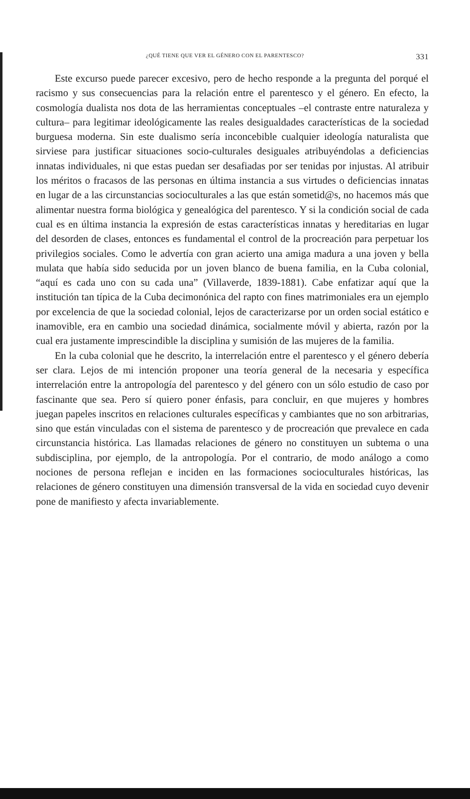¿QUÉ TIENE QUE VER EL GÉNERO CON EL PARENTESCO? 331
Este excurso puede parecer excesivo, pero de hecho responde a la pregunta del porqué el racismo y sus consecuencias para la relación entre el parentesco y el género. En efecto, la cosmología dualista nos dota de las herramientas conceptuales –el contraste entre naturaleza y cultura– para legitimar ideológicamente las reales desigualdades características de la sociedad burguesa moderna. Sin este dualismo sería inconcebible cualquier ideología naturalista que sirviese para justificar situaciones socio-culturales desiguales atribuyéndolas a deficiencias innatas individuales, ni que estas puedan ser desafiadas por ser tenidas por injustas. Al atribuir los méritos o fracasos de las personas en última instancia a sus virtudes o deficiencias innatas en lugar de a las circunstancias socioculturales a las que están sometid@s, no hacemos más que alimentar nuestra forma biológica y genealógica del parentesco. Y si la condición social de cada cual es en última instancia la expresión de estas características innatas y hereditarias en lugar del desorden de clases, entonces es fundamental el control de la procreación para perpetuar los privilegios sociales. Como le advertía con gran acierto una amiga madura a una joven y bella mulata que había sido seducida por un joven blanco de buena familia, en la Cuba colonial, “aquí es cada uno con su cada una” (Villaverde, 1839-1881). Cabe enfatizar aquí que la institución tan típica de la Cuba decimonónica del rapto con fines matrimoniales era un ejemplo por excelencia de que la sociedad colonial, lejos de caracterizarse por un orden social estático e inamovible, era en cambio una sociedad dinámica, socialmente móvil y abierta, razón por la cual era justamente imprescindible la disciplina y sumisión de las mujeres de la familia.
En la cuba colonial que he descrito, la interrelación entre el parentesco y el género debería ser clara. Lejos de mi intención proponer una teoría general de la necesaria y específica interrelación entre la antropología del parentesco y del género con un sólo estudio de caso por fascinante que sea. Pero sí quiero poner énfasis, para concluir, en que mujeres y hombres juegan papeles inscritos en relaciones culturales específicas y cambiantes que no son arbitrarias, sino que están vinculadas con el sistema de parentesco y de procreación que prevalece en cada circunstancia histórica. Las llamadas relaciones de género no constituyen un subtema o una subdisciplina, por ejemplo, de la antropología. Por el contrario, de modo análogo a como nociones de persona reflejan e inciden en las formaciones socioculturales históricas, las relaciones de género constituyen una dimensión transversal de la vida en sociedad cuyo devenir pone de manifiesto y afecta invariablemente.